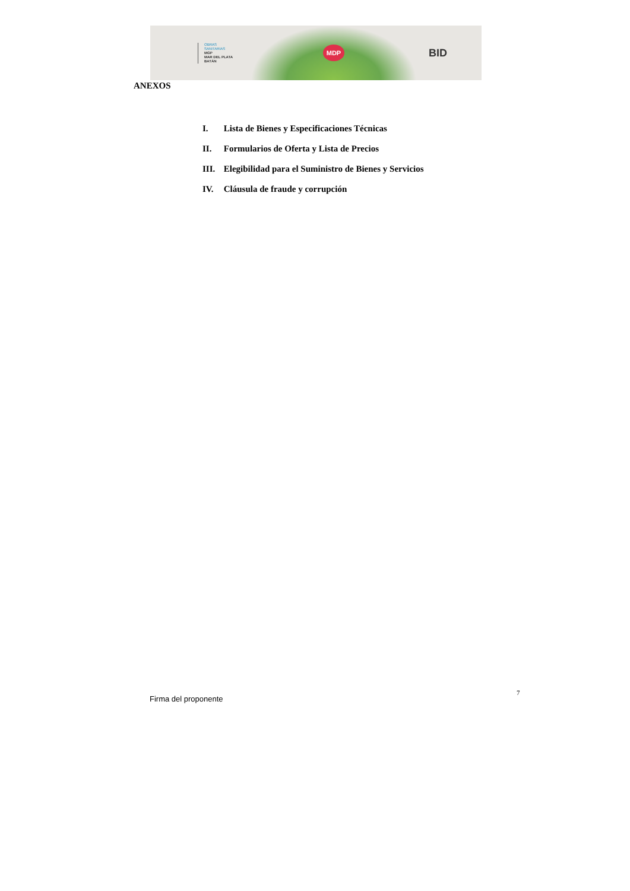OBRAS
SANITARIAS
MGP
MAR DEL PLATA
BATÁN
MDP
BID
ANEXOS
I. Lista de Bienes y Especificaciones Técnicas
II. Formularios de Oferta y Lista de Precios
III. Elegibilidad para el Suministro de Bienes y Servicios
IV. Cláusula de fraude y corrupción
7
Firma del proponente